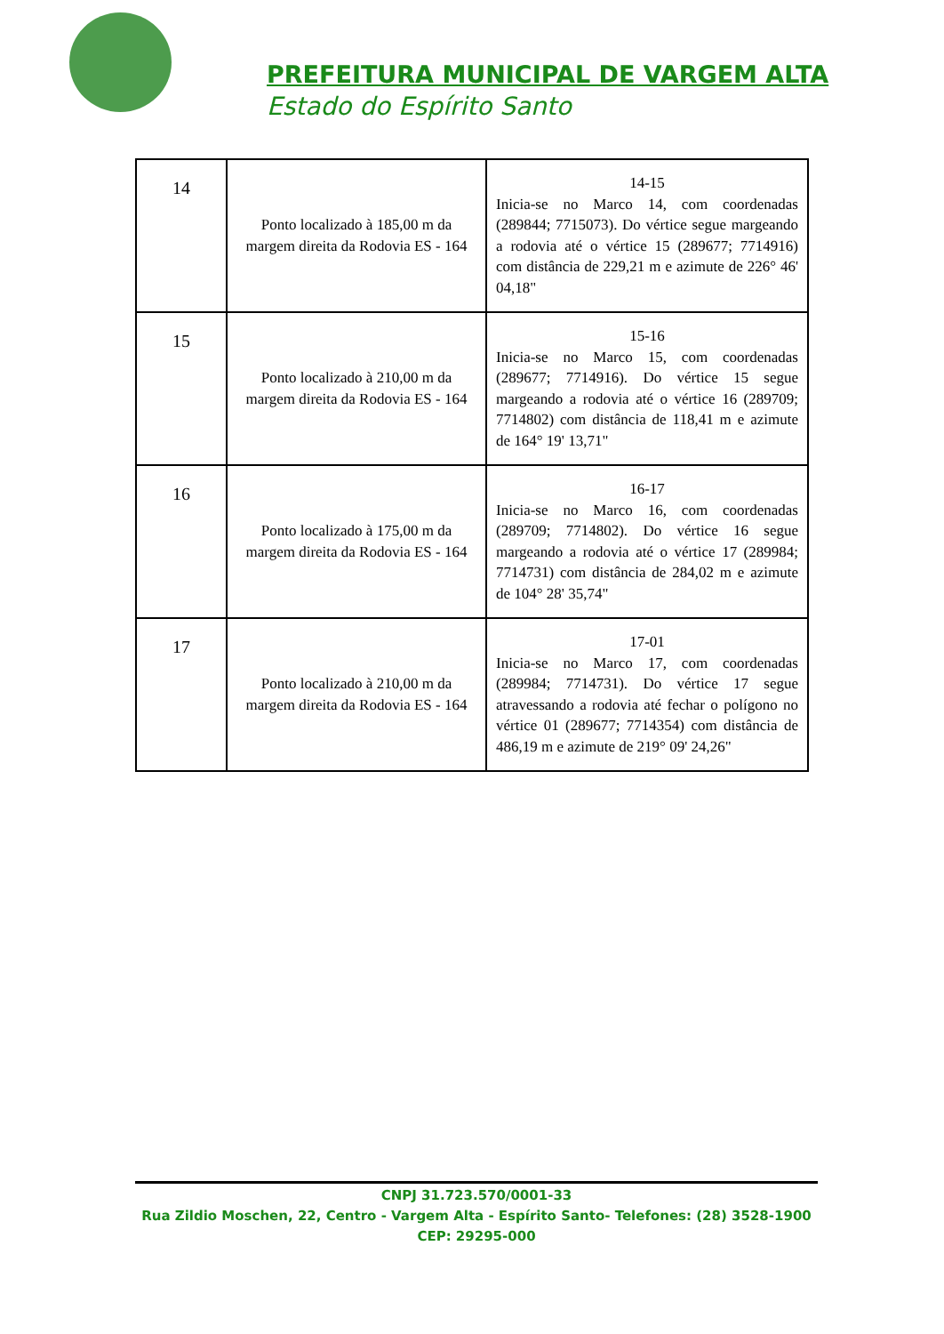PREFEITURA MUNICIPAL DE VARGEM ALTA
Estado do Espírito Santo
| 14 | Ponto localizado à 185,00 m da margem direita da Rodovia ES - 164 | 14-15 Inicia-se no Marco 14, com coordenadas (289844; 7715073). Do vértice segue margeando a rodovia até o vértice 15 (289677; 7714916) com distância de 229,21 m e azimute de 226° 46' 04,18" |
| 15 | Ponto localizado à 210,00 m da margem direita da Rodovia ES - 164 | 15-16 Inicia-se no Marco 15, com coordenadas (289677; 7714916). Do vértice 15 segue margeando a rodovia até o vértice 16 (289709; 7714802) com distância de 118,41 m e azimute de 164° 19' 13,71" |
| 16 | Ponto localizado à 175,00 m da margem direita da Rodovia ES - 164 | 16-17 Inicia-se no Marco 16, com coordenadas (289709; 7714802). Do vértice 16 segue margeando a rodovia até o vértice 17 (289984; 7714731) com distância de 284,02 m e azimute de 104° 28' 35,74" |
| 17 | Ponto localizado à 210,00 m da margem direita da Rodovia ES - 164 | 17-01 Inicia-se no Marco 17, com coordenadas (289984; 7714731). Do vértice 17 segue atravessando a rodovia até fechar o polígono no vértice 01 (289677; 7714354) com distância de 486,19 m e azimute de 219° 09' 24,26" |
CNPJ 31.723.570/0001-33
Rua Zildio Moschen, 22, Centro - Vargem Alta - Espírito Santo- Telefones: (28) 3528-1900
CEP: 29295-000